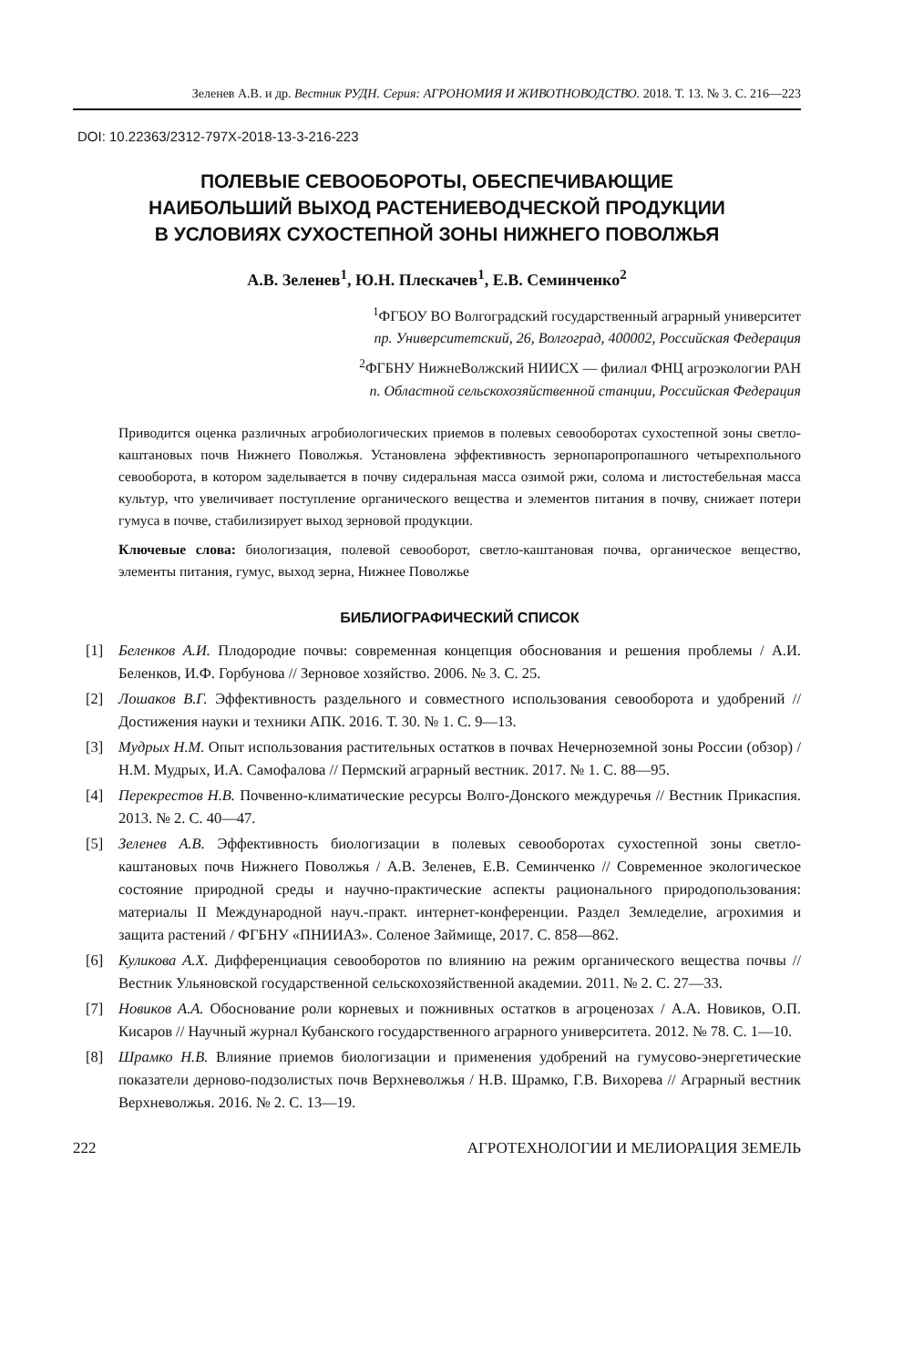Зеленев А.В. и др. Вестник РУДН. Серия: АГРОНОМИЯ И ЖИВОТНОВОДСТВО. 2018. Т. 13. № 3. С. 216—223
DOI: 10.22363/2312-797X-2018-13-3-216-223
ПОЛЕВЫЕ СЕВООБОРОТЫ, ОБЕСПЕЧИВАЮЩИЕ
НАИБОЛЬШИЙ ВЫХОД РАСТЕНИЕВОДЧЕСКОЙ ПРОДУКЦИИ
В УСЛОВИЯХ СУХОСТЕПНОЙ ЗОНЫ НИЖНЕГО ПОВОЛЖЬЯ
А.В. Зеленев<sup>1</sup>, Ю.Н. Плескачев<sup>1</sup>, Е.В. Семинченко<sup>2</sup>
<sup>1</sup> ФГБОУ ВО Волгоградский государственный аграрный университет
пр. Университетский, 26, Волгоград, 400002, Российская Федерация
<sup>2</sup> ФГБНУ НижнеВолжский НИИСХ — филиал ФНЦ агроэкологии РАН
п. Областной сельскохозяйственной станции, Российская Федерация
Приводится оценка различных агробиологических приемов в полевых севооборотах сухостепной зоны светло-каштановых почв Нижнего Поволжья. Установлена эффективность зернопаропропашного четырехпольного севооборота, в котором заделывается в почву сидеральная масса озимой ржи, солома и листостебельная масса культур, что увеличивает поступление органического вещества и элементов питания в почву, снижает потери гумуса в почве, стабилизирует выход зерновой продукции.
Ключевые слова: биологизация, полевой севооборот, светло-каштановая почва, органическое вещество, элементы питания, гумус, выход зерна, Нижнее Поволжье
БИБЛИОГРАФИЧЕСКИЙ СПИСОК
[1] Беленков А.И. Плодородие почвы: современная концепция обоснования и решения проблемы / А.И. Беленков, И.Ф. Горбунова // Зерновое хозяйство. 2006. № 3. С. 25.
[2] Лошаков В.Г. Эффективность раздельного и совместного использования севооборота и удобрений // Достижения науки и техники АПК. 2016. Т. 30. № 1. С. 9—13.
[3] Мудрых Н.М. Опыт использования растительных остатков в почвах Нечерноземной зоны России (обзор) / Н.М. Мудрых, И.А. Самофалова // Пермский аграрный вестник. 2017. № 1. С. 88—95.
[4] Перекрестов Н.В. Почвенно-климатические ресурсы Волго-Донского междуречья // Вестник Прикаспия. 2013. № 2. С. 40—47.
[5] Зеленев А.В. Эффективность биологизации в полевых севооборотах сухостепной зоны светло-каштановых почв Нижнего Поволжья / А.В. Зеленев, Е.В. Семинченко // Современное экологическое состояние природной среды и научно-практические аспекты рационального природопользования: материалы II Международной науч.-практ. интернет-конференции. Раздел Земледелие, агрохимия и защита растений / ФГБНУ «ПНИИАЗ». Соленое Займище, 2017. С. 858—862.
[6] Куликова А.Х. Дифференциация севооборотов по влиянию на режим органического вещества почвы // Вестник Ульяновской государственной сельскохозяйственной академии. 2011. № 2. С. 27—33.
[7] Новиков А.А. Обоснование роли корневых и пожнивных остатков в агроценозах / А.А. Новиков, О.П. Кисаров // Научный журнал Кубанского государственного аграрного университета. 2012. № 78. С. 1—10.
[8] Шрамко Н.В. Влияние приемов биологизации и применения удобрений на гумусово-энергетические показатели дерново-подзолистых почв Верхневолжья / Н.В. Шрамко, Г.В. Вихорева // Аграрный вестник Верхневолжья. 2016. № 2. С. 13—19.
222 АГРОТЕХНОЛОГИИ И МЕЛИОРАЦИЯ ЗЕМЕЛЬ